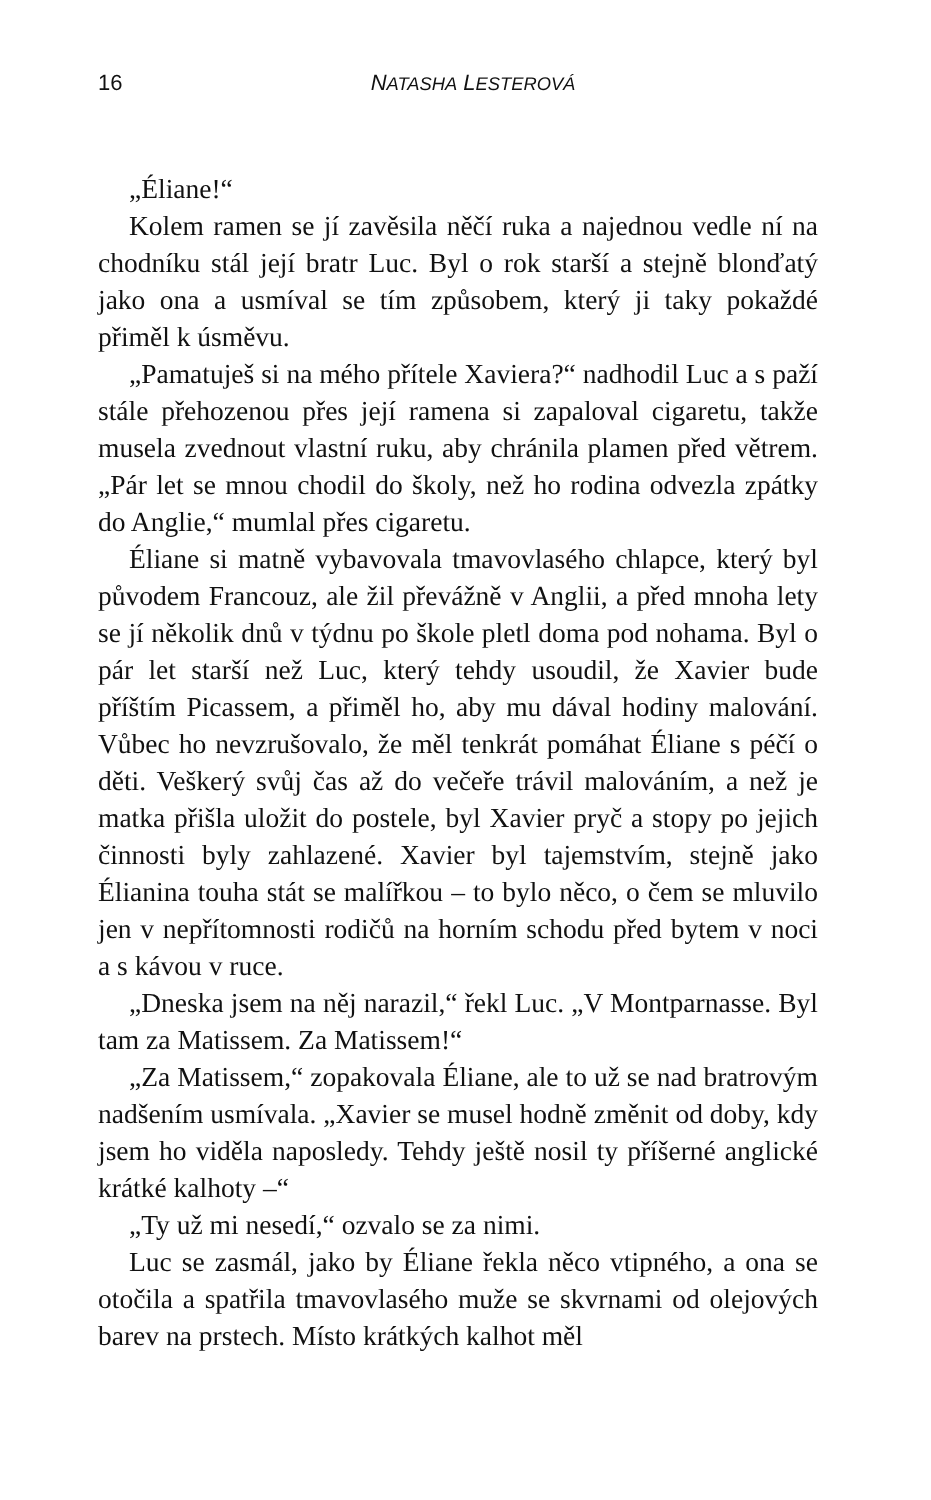16 NATASHA LESTEROVÁ
„Éliane!“
Kolem ramen se jí zavěsila něčí ruka a najednou vedle ní na chodníku stál její bratr Luc. Byl o rok starší a stejně blonďatý jako ona a usmíval se tím způsobem, který ji taky pokaždé přiměl k úsměvu.
„Pamatuješ si na mého přítele Xaviera?“ nadhodil Luc a s paží stále přehozenou přes její ramena si zapaloval cigaretu, takže musela zvednout vlastní ruku, aby chránila plamen před větrem. „Pár let se mnou chodil do školy, než ho rodina odvezla zpátky do Anglie,“ mumlal přes cigaretu.
Éliane si matně vybavovala tmavovlasého chlapce, který byl původem Francouz, ale žil převážně v Anglii, a před mnoha lety se jí několik dnů v týdnu po škole pletl doma pod nohama. Byl o pár let starší než Luc, který tehdy usoudil, že Xavier bude příštím Picassem, a přiměl ho, aby mu dával hodiny malování. Vůbec ho nevzrušovalo, že měl tenkrát pomáhat Éliane s péčí o děti. Veškerý svůj čas až do večeře trávil malováním, a než je matka přišla uložit do postele, byl Xavier pryč a stopy po jejich činnosti byly zahlazené. Xavier byl tajemstvím, stejně jako Élianina touha stát se malířkou – to bylo něco, o čem se mluvilo jen v nepřítomnosti rodičů na horním schodu před bytem v noci a s kávou v ruce.
„Dneska jsem na něj narazil,“ řekl Luc. „V Montparnasse. Byl tam za Matissem. Za Matissem!“
„Za Matissem,“ zopakovala Éliane, ale to už se nad bratrovým nadšením usmívala. „Xavier se musel hodně změnit od doby, kdy jsem ho viděla naposledy. Tehdy ještě nosil ty příšerné anglické krátké kalhoty –“
„Ty už mi nesedí,“ ozvalo se za nimi.
Luc se zasmál, jako by Éliane řekla něco vtipného, a ona se otočila a spatřila tmavovlasého muže se skvrnami od olejových barev na prstech. Místo krátkých kalhot měl